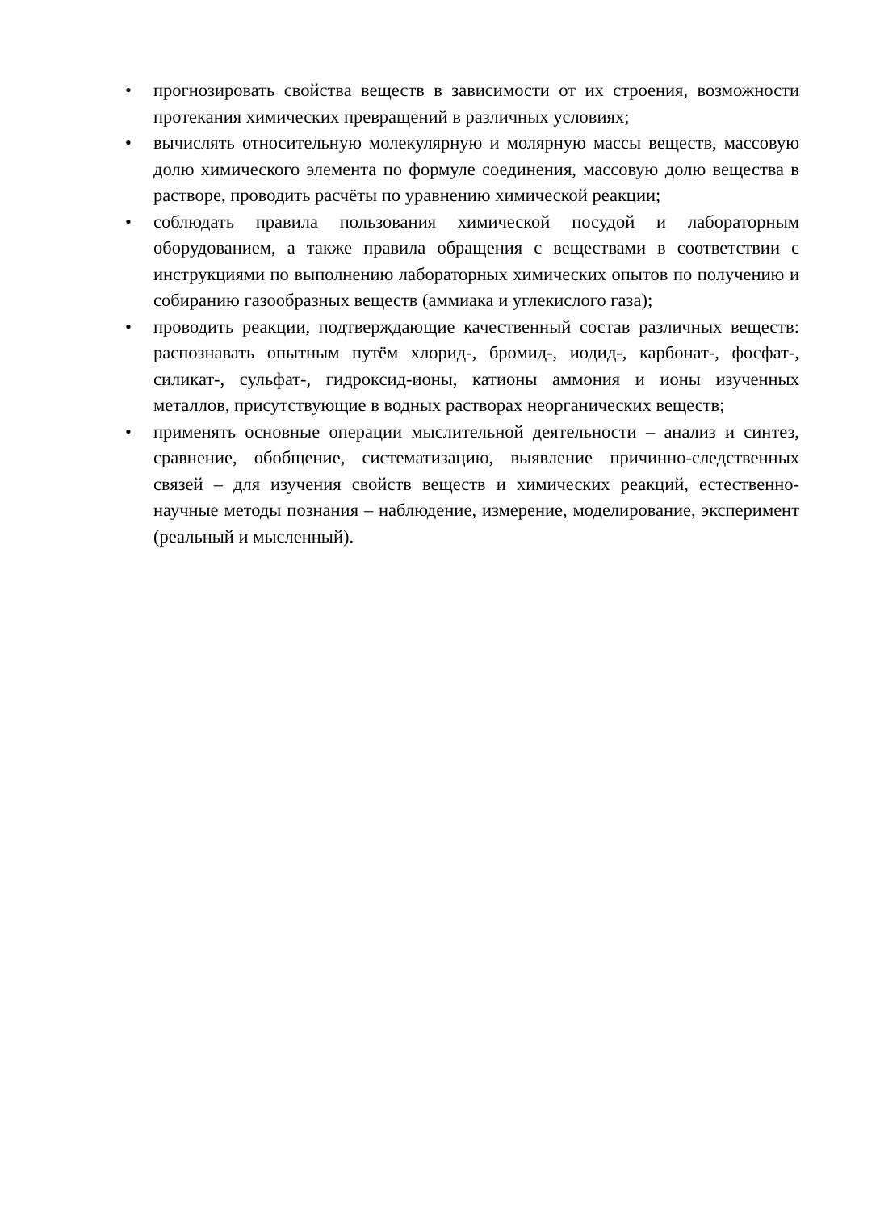• прогнозировать свойства веществ в зависимости от их строения, возможности протекания химических превращений в различных условиях;
• вычислять относительную молекулярную и молярную массы веществ, массовую долю химического элемента по формуле соединения, массовую долю вещества в растворе, проводить расчёты по уравнению химической реакции;
• соблюдать правила пользования химической посудой и лабораторным оборудованием, а также правила обращения с веществами в соответствии с инструкциями по выполнению лабораторных химических опытов по получению и собиранию газообразных веществ (аммиака и углекислого газа);
• проводить реакции, подтверждающие качественный состав различных веществ: распознавать опытным путём хлорид-, бромид-, иодид-, карбонат-, фосфат-, силикат-, сульфат-, гидроксид-ионы, катионы аммония и ионы изученных металлов, присутствующие в водных растворах неорганических веществ;
• применять основные операции мыслительной деятельности – анализ и синтез, сравнение, обобщение, систематизацию, выявление причинно-следственных связей – для изучения свойств веществ и химических реакций, естественно-научные методы познания – наблюдение, измерение, моделирование, эксперимент (реальный и мысленный).